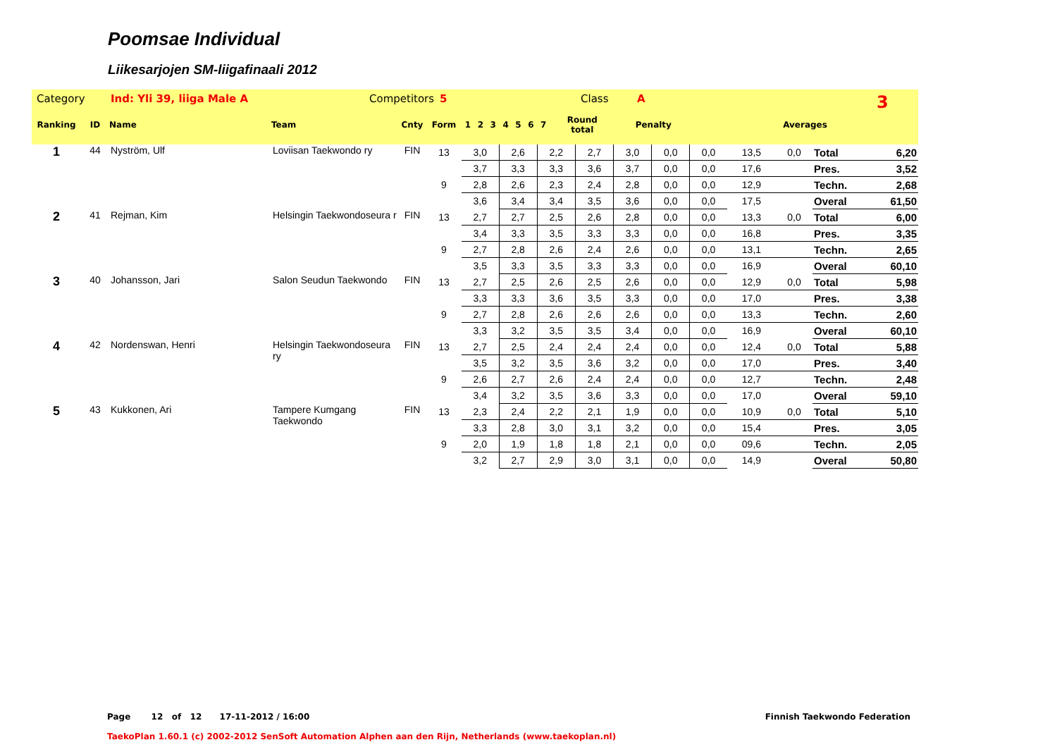Poomsae Individual
Liikesarjojen SM-liigafinaali 2012
Category Ind: Yli 39, liiga Male A Competitors 5 Class A 3
| Ranking | ID | Name | Team | Cnty | Form | 1 | 2 | 3 | 4 | 5 | 6 | 7 | Round total | Penalty | Averages |
| --- | --- | --- | --- | --- | --- | --- | --- | --- | --- | --- | --- | --- | --- | --- | --- |
| 1 | 44 | Nyström, Ulf | Loviisan Taekwondo ry | FIN | 13 | 3,0 | 2,6 | 2,2 | 2,7 | 3,0 | 0,0 | 0,0 | 13,5 | 0,0 | Total | 6,20 |
| | | | | | | 3,7 | 3,3 | 3,3 | 3,6 | 3,7 | 0,0 | 0,0 | 17,6 | | Pres. | 3,52 |
| | | | | | 9 | 2,8 | 2,6 | 2,3 | 2,4 | 2,8 | 0,0 | 0,0 | 12,9 | | Techn. | 2,68 |
| | | | | | | 3,6 | 3,4 | 3,4 | 3,5 | 3,6 | 0,0 | 0,0 | 17,5 | | Overal | 61,50 |
| 2 | 41 | Rejman, Kim | Helsingin Taekwondoseura r | FIN | 13 | 2,7 | 2,7 | 2,5 | 2,6 | 2,8 | 0,0 | 0,0 | 13,3 | 0,0 | Total | 6,00 |
| | | | | | | 3,4 | 3,3 | 3,5 | 3,3 | 3,3 | 0,0 | 0,0 | 16,8 | | Pres. | 3,35 |
| | | | | | 9 | 2,7 | 2,8 | 2,6 | 2,4 | 2,6 | 0,0 | 0,0 | 13,1 | | Techn. | 2,65 |
| | | | | | | 3,5 | 3,3 | 3,5 | 3,3 | 3,3 | 0,0 | 0,0 | 16,9 | | Overal | 60,10 |
| 3 | 40 | Johansson, Jari | Salon Seudun Taekwondo | FIN | 13 | 2,7 | 2,5 | 2,6 | 2,5 | 2,6 | 0,0 | 0,0 | 12,9 | 0,0 | Total | 5,98 |
| | | | | | | 3,3 | 3,3 | 3,6 | 3,5 | 3,3 | 0,0 | 0,0 | 17,0 | | Pres. | 3,38 |
| | | | | | 9 | 2,7 | 2,8 | 2,6 | 2,6 | 2,6 | 0,0 | 0,0 | 13,3 | | Techn. | 2,60 |
| | | | | | | 3,3 | 3,2 | 3,5 | 3,5 | 3,4 | 0,0 | 0,0 | 16,9 | | Overal | 60,10 |
| 4 | 42 | Nordenswan, Henri | Helsingin Taekwondoseura ry | FIN | 13 | 2,7 | 2,5 | 2,4 | 2,4 | 2,4 | 0,0 | 0,0 | 12,4 | 0,0 | Total | 5,88 |
| | | | | | | 3,5 | 3,2 | 3,5 | 3,6 | 3,2 | 0,0 | 0,0 | 17,0 | | Pres. | 3,40 |
| | | | | | 9 | 2,6 | 2,7 | 2,6 | 2,4 | 2,4 | 0,0 | 0,0 | 12,7 | | Techn. | 2,48 |
| | | | | | | 3,4 | 3,2 | 3,5 | 3,6 | 3,3 | 0,0 | 0,0 | 17,0 | | Overal | 59,10 |
| 5 | 43 | Kukkonen, Ari | Tampere Kumgang Taekwondo | FIN | 13 | 2,3 | 2,4 | 2,2 | 2,1 | 1,9 | 0,0 | 0,0 | 10,9 | 0,0 | Total | 5,10 |
| | | | | | | 3,3 | 2,8 | 3,0 | 3,1 | 3,2 | 0,0 | 0,0 | 15,4 | | Pres. | 3,05 |
| | | | | | 9 | 2,0 | 1,9 | 1,8 | 1,8 | 2,1 | 0,0 | 0,0 | 09,6 | | Techn. | 2,05 |
| | | | | | | 3,2 | 2,7 | 2,9 | 3,0 | 3,1 | 0,0 | 0,0 | 14,9 | | Overal | 50,80 |
Page 12 of 12 17-11-2012 / 16:00 Finnish Taekwondo Federation
TaekoPlan 1.60.1 (c) 2002-2012 SenSoft Automation Alphen aan den Rijn, Netherlands (www.taekoplan.nl)